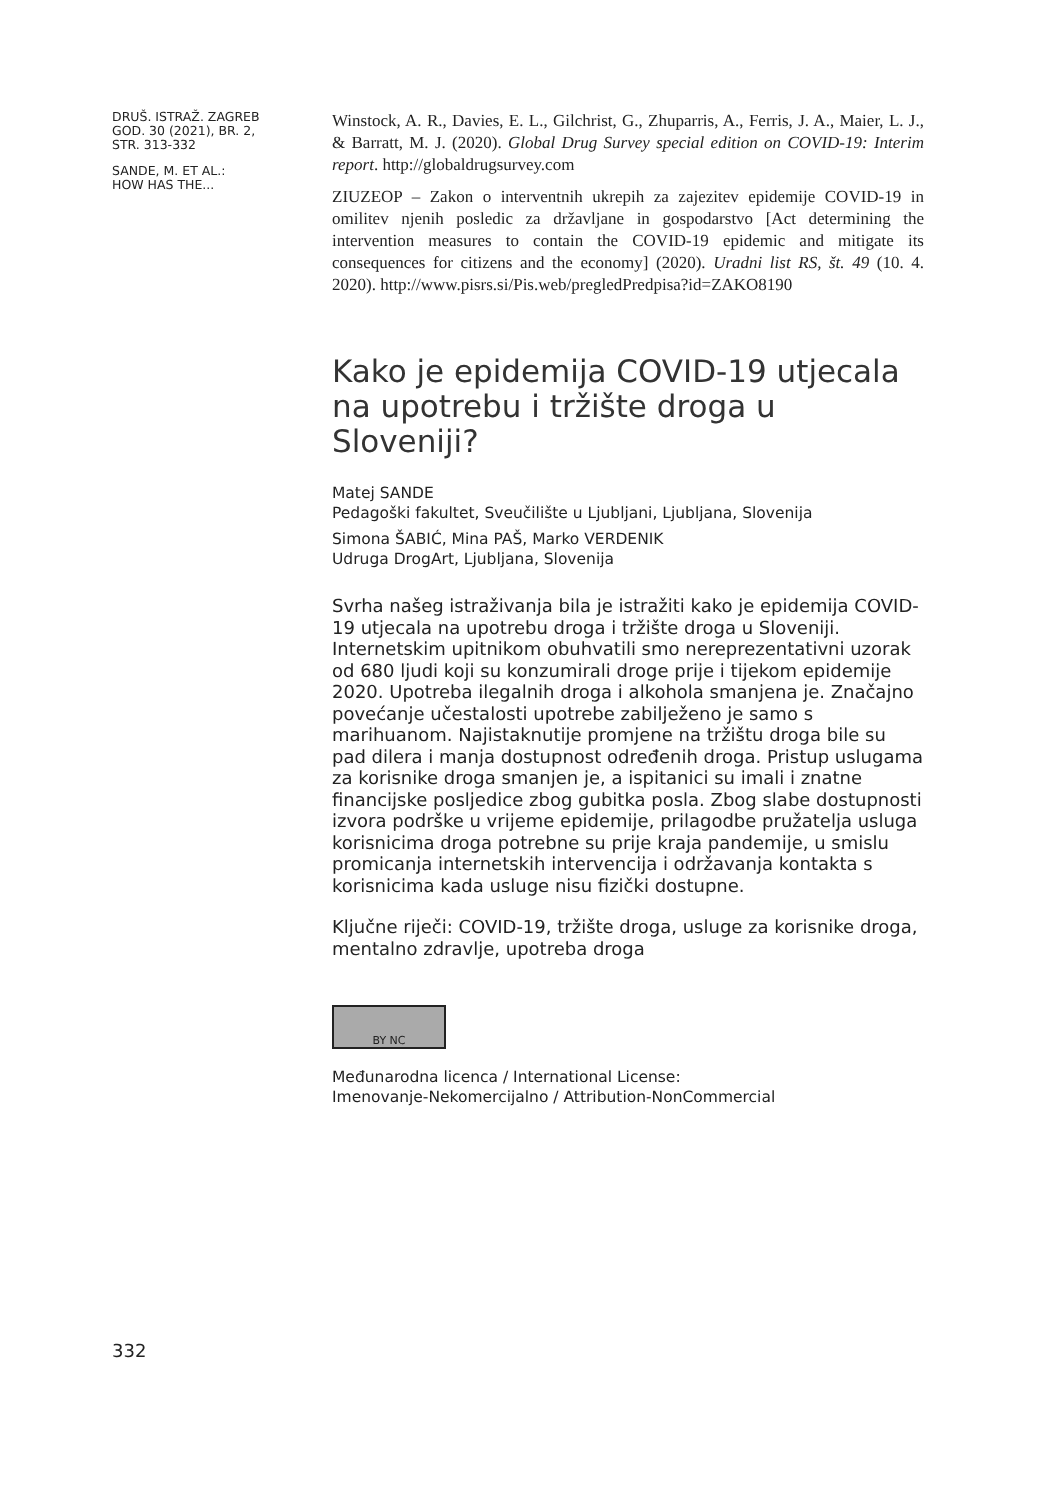DRUŠ. ISTRAŽ. ZAGREB
GOD. 30 (2021), BR. 2,
STR. 313-332
SANDE, M. ET AL.:
HOW HAS THE...
Winstock, A. R., Davies, E. L., Gilchrist, G., Zhuparris, A., Ferris, J. A., Maier, L. J., & Barratt, M. J. (2020). Global Drug Survey special edition on COVID-19: Interim report. http://globaldrugsurvey.com
ZIUZEOP – Zakon o interventnih ukrepih za zajezitev epidemije COVID-19 in omilitev njenih posledic za državljane in gospodarstvo [Act determining the intervention measures to contain the COVID-19 epidemic and mitigate its consequences for citizens and the economy] (2020). Uradni list RS, št. 49 (10. 4. 2020). http://www.pisrs.si/Pis.web/pregledPredpisa?id=ZAKO8190
Kako je epidemija COVID-19 utjecala na upotrebu i tržište droga u Sloveniji?
Matej SANDE
Pedagoški fakultet, Sveučilište u Ljubljani, Ljubljana, Slovenija
Simona ŠABIĆ, Mina PAŠ, Marko VERDENIK
Udruga DrogArt, Ljubljana, Slovenija
Svrha našeg istraživanja bila je istražiti kako je epidemija COVID-19 utjecala na upotrebu droga i tržište droga u Sloveniji. Internetskim upitnikom obuhvatili smo nereprezentativni uzorak od 680 ljudi koji su konzumirali droge prije i tijekom epidemije 2020. Upotreba ilegalnih droga i alkohola smanjena je. Značajno povećanje učestalosti upotrebe zabilježeno je samo s marihuanom. Najistaknutije promjene na tržištu droga bile su pad dilera i manja dostupnost određenih droga. Pristup uslugama za korisnike droga smanjen je, a ispitanici su imali i znatne financijske posljedice zbog gubitka posla. Zbog slabe dostupnosti izvora podrške u vrijeme epidemije, prilagodbe pružatelja usluga korisnicima droga potrebne su prije kraja pandemije, u smislu promicanja internetskih intervencija i održavanja kontakta s korisnicima kada usluge nisu fizički dostupne.
Ključne riječi: COVID-19, tržište droga, usluge za korisnike droga, mentalno zdravlje, upotreba droga
BY NC
Međunarodna licenca / International License:
Imenovanje-Nekomercijalno / Attribution-NonCommercial
332